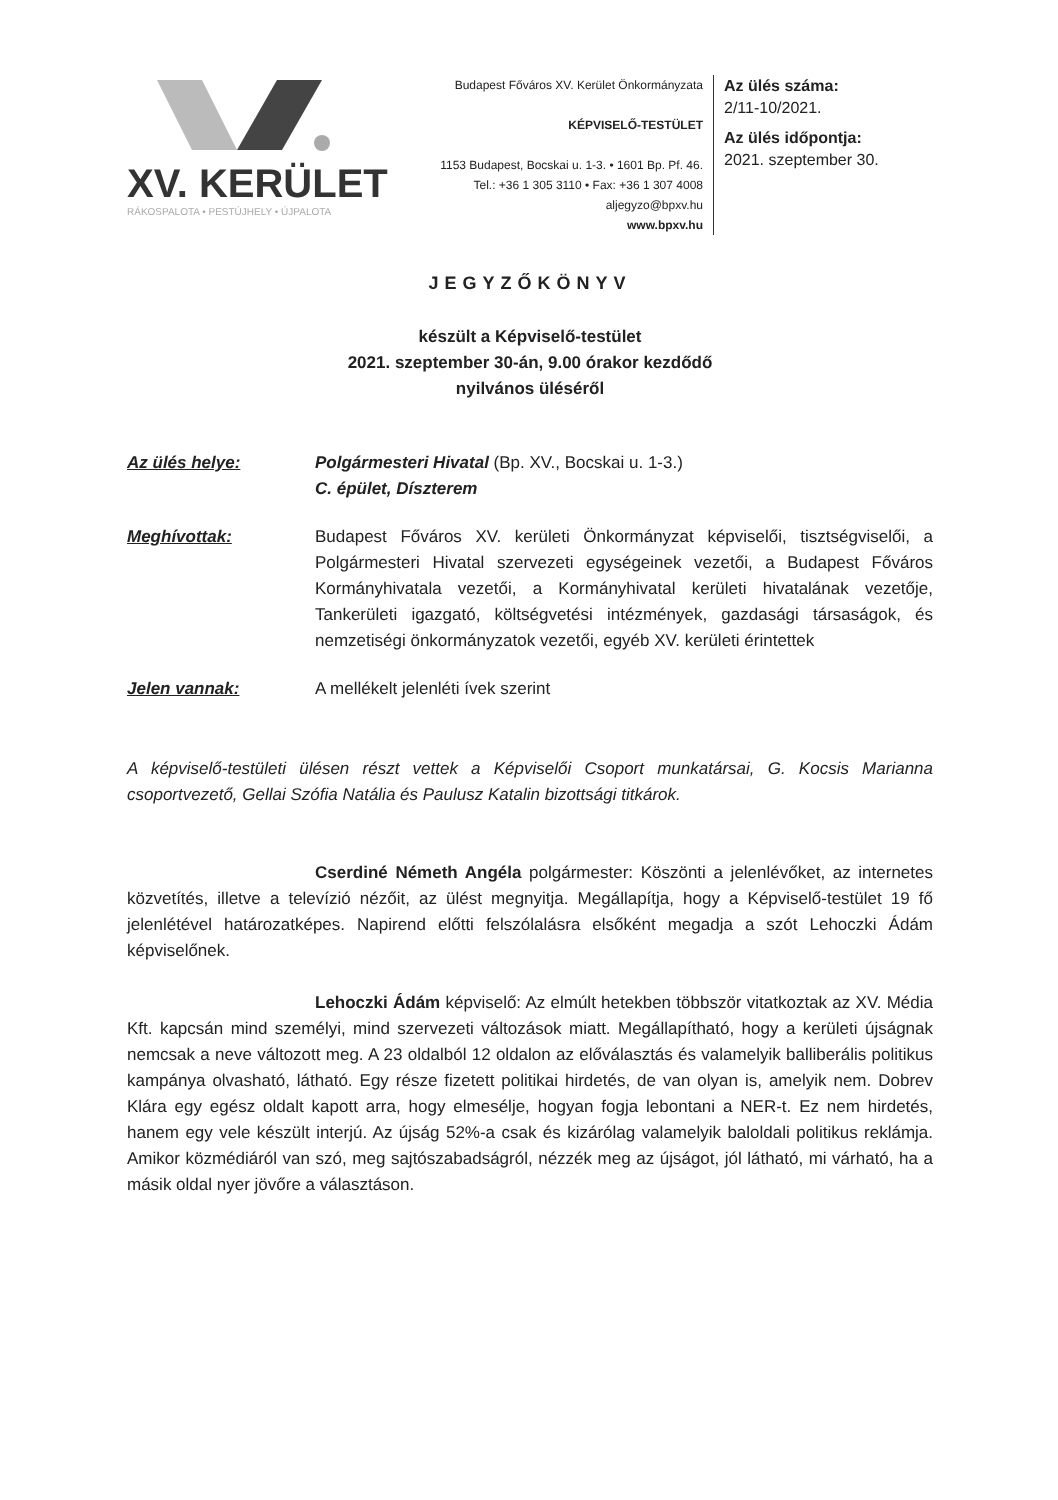XV. KERÜLET
RÁKOSPALOTA • PESTÚJHELY • ÚJPALOTA
Budapest Főváros XV. Kerület Önkormányzata
KÉPVISELŐ-TESTÜLET
1153 Budapest, Bocskai u. 1-3. • 1601 Bp. Pf. 46.
Tel.: +36 1 305 3110 • Fax: +36 1 307 4008
aljegyzo@bpxv.hu
www.bpxv.hu
Az ülés száma:
2/11-10/2021.
Az ülés időpontja:
2021. szeptember 30.
JEGYZŐKÖNYV
készült a Képviselő-testület
2021. szeptember 30-án, 9.00 órakor kezdődő
nyilvános üléséről
Az ülés helye: Polgármesteri Hivatal (Bp. XV., Bocskai u. 1-3.)
C. épület, Díszterem
Meghívottak: Budapest Főváros XV. kerületi Önkormányzat képviselői, tisztségviselői, a Polgármesteri Hivatal szervezeti egységeinek vezetői, a Budapest Főváros Kormányhivatala vezetői, a Kormányhivatal kerületi hivatalának vezetője, Tankerületi igazgató, költségvetési intézmények, gazdasági társaságok, és nemzetiségi önkormányzatok vezetői, egyéb XV. kerületi érintettek
Jelen vannak: A mellékelt jelenléti ívek szerint
A képviselő-testületi ülésen részt vettek a Képviselői Csoport munkatársai, G. Kocsis Marianna csoportvezető, Gellai Szófia Natália és Paulusz Katalin bizottsági titkárok.
Cserdiné Németh Angéla polgármester: Köszönti a jelenlévőket, az internetes közvetítés, illetve a televízió nézőit, az ülést megnyitja. Megállapítja, hogy a Képviselő-testület 19 fő jelenlétével határozatképes. Napirend előtti felszólalásra elsőként megadja a szót Lehoczki Ádám képviselőnek.
Lehoczki Ádám képviselő: Az elmúlt hetekben többször vitatkoztak az XV. Média Kft. kapcsán mind személyi, mind szervezeti változások miatt. Megállapítható, hogy a kerületi újságnak nemcsak a neve változott meg. A 23 oldalból 12 oldalon az előválasztás és valamelyik balliberális politikus kampánya olvasható, látható. Egy része fizetett politikai hirdetés, de van olyan is, amelyik nem. Dobrev Klára egy egész oldalt kapott arra, hogy elmesélje, hogyan fogja lebontani a NER-t. Ez nem hirdetés, hanem egy vele készült interjú. Az újság 52%-a csak és kizárólag valamelyik baloldali politikus reklámja. Amikor közmédiáról van szó, meg sajtószabadságról, nézzék meg az újságot, jól látható, mi várható, ha a másik oldal nyer jövőre a választáson.